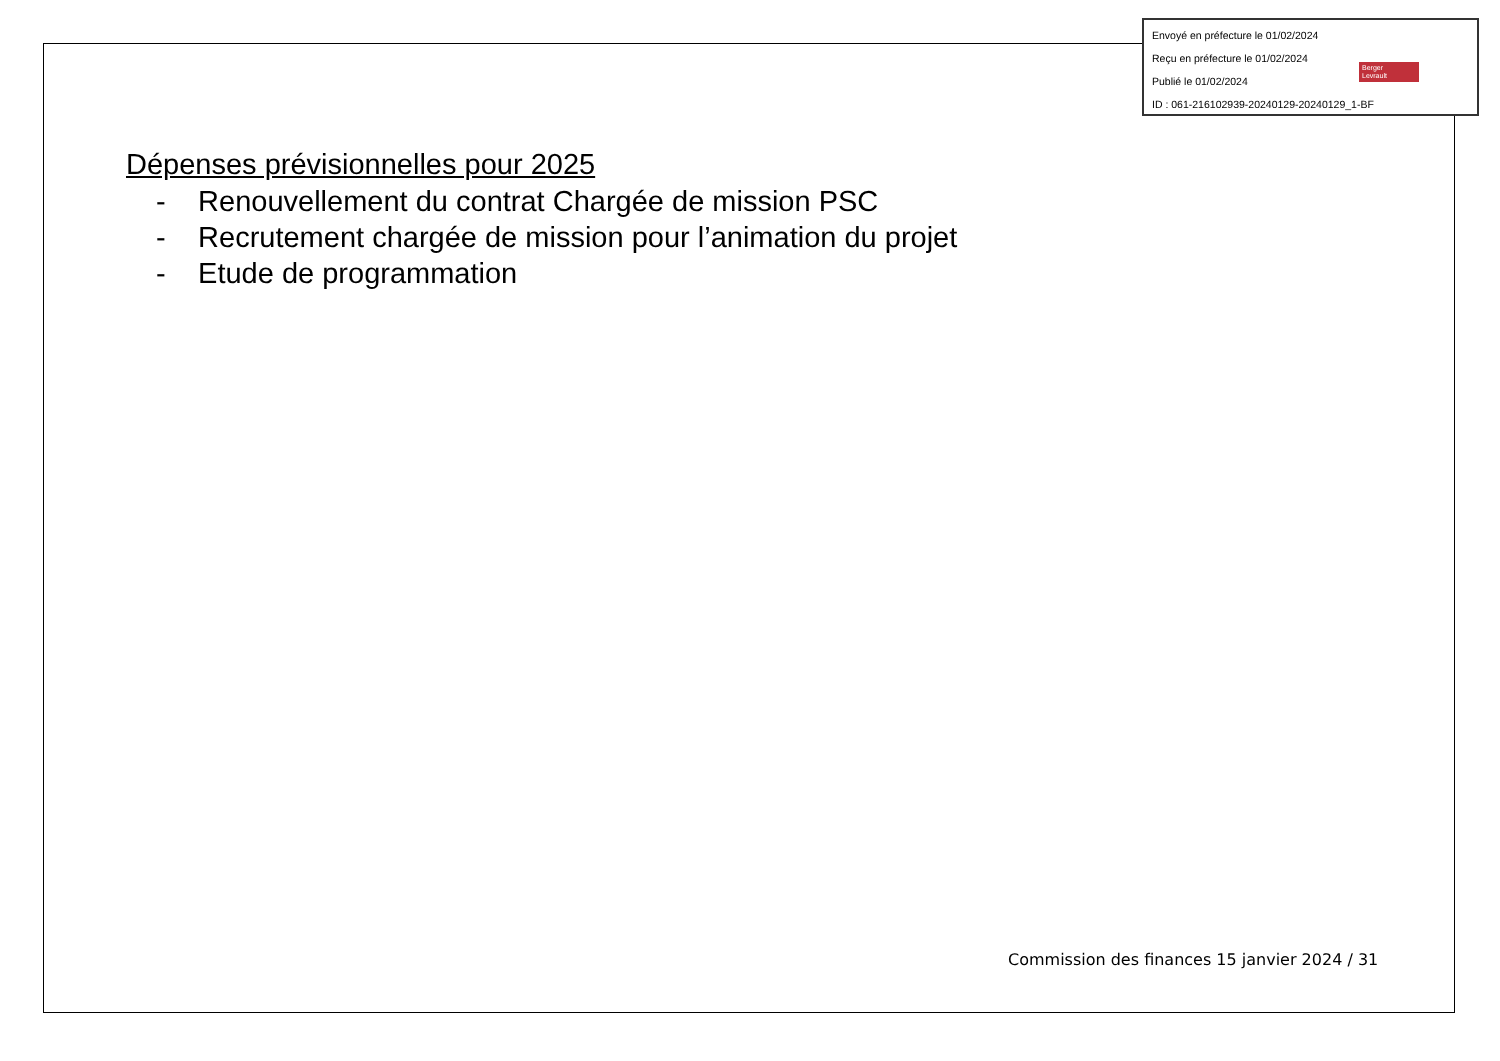Envoyé en préfecture le 01/02/2024
Reçu en préfecture le 01/02/2024
Publié le 01/02/2024
ID : 061-216102939-20240129-20240129_1-BF
Berger
Levrault
Dépenses prévisionnelles pour 2025
- Renouvellement du contrat Chargée de mission PSC
- Recrutement chargée de mission pour l’animation du projet
- Etude de programmation
Commission des finances 15 janvier 2024 / 31